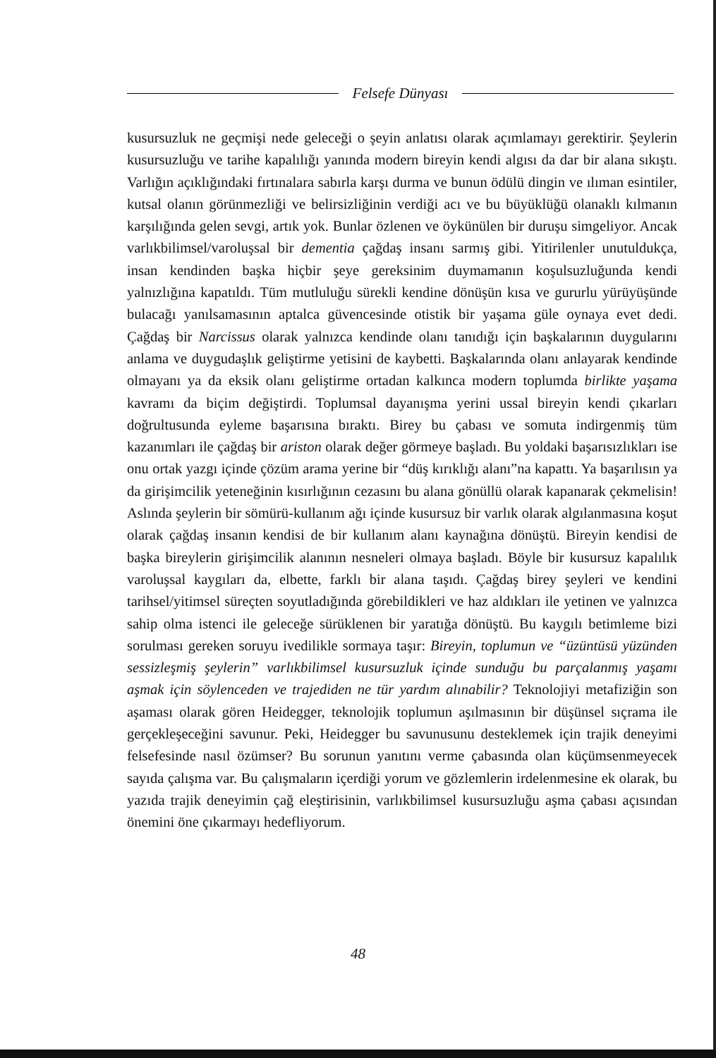Felsefe Dünyası
kusursuzluk ne geçmişi nede geleceği o şeyin anlatısı olarak açımlamayı gerektirir. Şeylerin kusursuzluğu ve tarihe kapalılığı yanında modern bireyin kendi algısı da dar bir alana sıkıştı. Varlığın açıklığındaki fırtınalara sabırla karşı durma ve bunun ödülü dingin ve ılıman esintiler, kutsal olanın görünmezliği ve belirsizliğinin verdiği acı ve bu büyüklüğü olanaklı kılmanın karşılığında gelen sevgi, artık yok. Bunlar özlenen ve öykünülen bir duruşu simgeliyor. Ancak varlıkbilimsel/varoluşsal bir dementia çağdaş insanı sarmış gibi. Yitirilenler unutuldukça, insan kendinden başka hiçbir şeye gereksinim duymamanın koşulsuzluğunda kendi yalnızlığına kapatıldı. Tüm mutluluğu sürekli kendine dönüşün kısa ve gururlu yürüyüşünde bulacağı yanılsamasının aptalca güvencesinde otistik bir yaşama güle oynaya evet dedi. Çağdaş bir Narcissus olarak yalnızca kendinde olanı tanıdığı için başkalarının duygularını anlama ve duygudaşlık geliştirme yetisini de kaybetti. Başkalarında olanı anlayarak kendinde olmayanı ya da eksik olanı geliştirme ortadan kalkınca modern toplumda birlikte yaşama kavramı da biçim değiştirdi. Toplumsal dayanışma yerini ussal bireyin kendi çıkarları doğrultusunda eyleme başarısına bıraktı. Birey bu çabası ve somuta indirgenmiş tüm kazanımları ile çağdaş bir ariston olarak değer görmeye başladı. Bu yoldaki başarısızlıkları ise onu ortak yazgı içinde çözüm arama yerine bir “düş kırıklığı alanı”na kapattı. Ya başarılısın ya da girişimcilik yeteneğinin kısırlığının cezasını bu alana gönüllü olarak kapanarak çekmelisin! Aslında şeylerin bir sömürü-kullanım ağı içinde kusursuz bir varlık olarak algılanmasına koşut olarak çağdaş insanın kendisi de bir kullanım alanı kaynağına dönüştü. Bireyin kendisi de başka bireylerin girişimcilik alanının nesneleri olmaya başladı. Böyle bir kusursuz kapalılık varoluşsal kaygıları da, elbette, farklı bir alana taşıdı. Çağdaş birey şeyleri ve kendini tarihsel/yitimsel süreçten soyutladığında görebildikleri ve haz aldıkları ile yetinen ve yalnızca sahip olma istenci ile geleceğe sürüklenen bir yaratığa dönüştü. Bu kaygılı betimleme bizi sorulması gereken soruyu ivedilikle sormaya taşır: Bireyin, toplumun ve “üzüntüsü yüzünden sessizleşmiş şeylerin” varlıkbilimsel kusursuzluk içinde sunduğu bu parçalanmış yaşamı aşmak için söylenceden ve trajediden ne tür yardım alınabilir? Teknolojiyi metafiziğin son aşaması olarak gören Heidegger, teknolojik toplumun aşılmasının bir düşünsel sıçrama ile gerçekleşeceğini savunur. Peki, Heidegger bu savunusunu desteklemek için trajik deneyimi felsefesinde nasıl özümser? Bu sorunun yanıtını verme çabasında olan küçümsenmeyecek sayıda çalışma var. Bu çalışmaların içerdiği yorum ve gözlemlerin irdelenmesine ek olarak, bu yazıda trajik deneyimin çağ eleştirisinin, varlıkbilimsel kusursuzluğu aşma çabası açısından önemini öne çıkarmayı hedefliyorum.
48